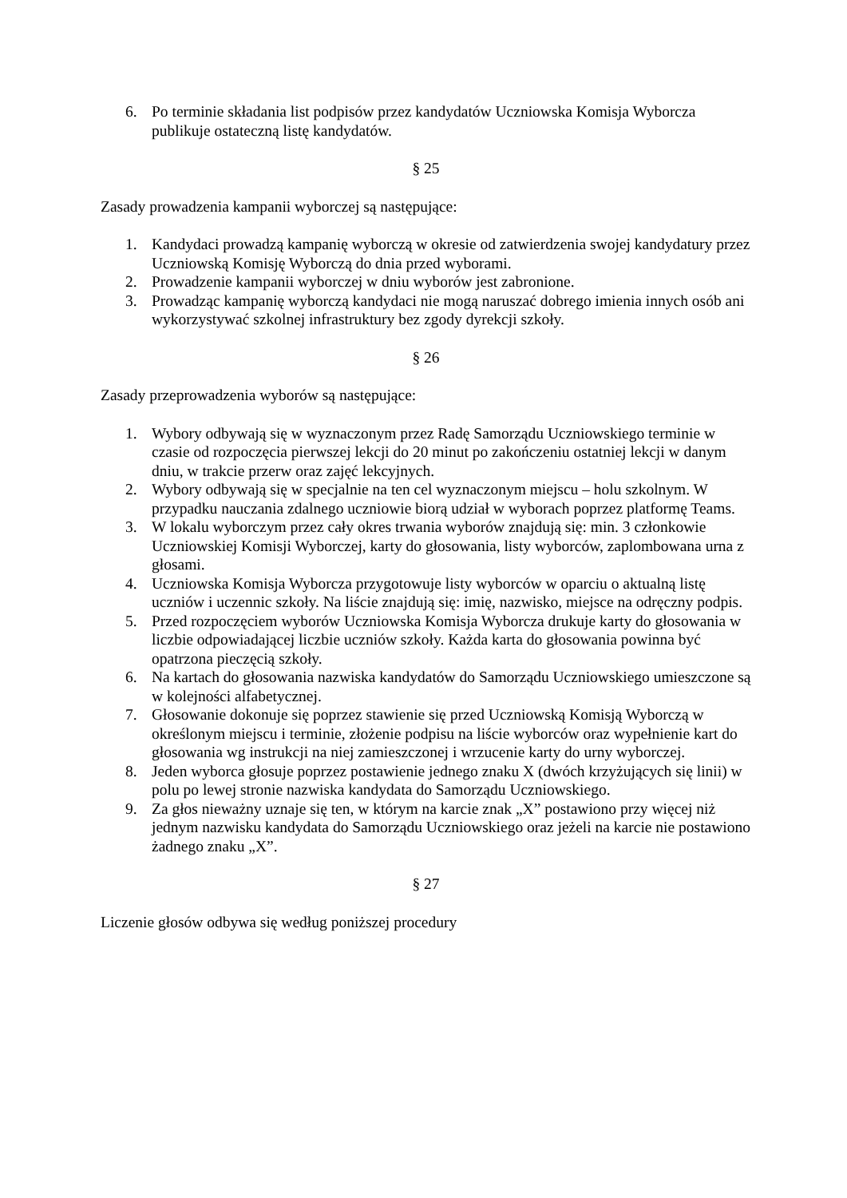6. Po terminie składania list podpisów przez kandydatów Uczniowska Komisja Wyborcza publikuje ostateczną listę kandydatów.
§ 25
Zasady prowadzenia kampanii wyborczej są następujące:
1. Kandydaci prowadzą kampanię wyborczą w okresie od zatwierdzenia swojej kandydatury przez Uczniowską Komisję Wyborczą do dnia przed wyborami.
2. Prowadzenie kampanii wyborczej w dniu wyborów jest zabronione.
3. Prowadząc kampanię wyborczą kandydaci nie mogą naruszać dobrego imienia innych osób ani wykorzystywać szkolnej infrastruktury bez zgody dyrekcji szkoły.
§ 26
Zasady przeprowadzenia wyborów są następujące:
1. Wybory odbywają się w wyznaczonym przez Radę Samorządu Uczniowskiego terminie w czasie od rozpoczęcia pierwszej lekcji do 20 minut po zakończeniu ostatniej lekcji w danym dniu, w trakcie przerw oraz zajęć lekcyjnych.
2. Wybory odbywają się w specjalnie na ten cel wyznaczonym miejscu – holu szkolnym. W przypadku nauczania zdalnego uczniowie biorą udział w wyborach poprzez platformę Teams.
3. W lokalu wyborczym przez cały okres trwania wyborów znajdują się: min. 3 członkowie Uczniowskiej Komisji Wyborczej, karty do głosowania, listy wyborców, zaplombowana urna z głosami.
4. Uczniowska Komisja Wyborcza przygotowuje listy wyborców w oparciu o aktualną listę uczniów i uczennic szkoły. Na liście znajdują się: imię, nazwisko, miejsce na odręczny podpis.
5. Przed rozpoczęciem wyborów Uczniowska Komisja Wyborcza drukuje karty do głosowania w liczbie odpowiadającej liczbie uczniów szkoły. Każda karta do głosowania powinna być opatrzona pieczęcią szkoły.
6. Na kartach do głosowania nazwiska kandydatów do Samorządu Uczniowskiego umieszczone są w kolejności alfabetycznej.
7. Głosowanie dokonuje się poprzez stawienie się przed Uczniowską Komisją Wyborczą w określonym miejscu i terminie, złożenie podpisu na liście wyborców oraz wypełnienie kart do głosowania wg instrukcji na niej zamieszczonej i wrzucenie karty do urny wyborczej.
8. Jeden wyborca głosuje poprzez postawienie jednego znaku X (dwóch krzyżujących się linii) w polu po lewej stronie nazwiska kandydata do Samorządu Uczniowskiego.
9. Za głos nieważny uznaje się ten, w którym na karcie znak „X” postawiono przy więcej niż jednym nazwisku kandydata do Samorządu Uczniowskiego oraz jeżeli na karcie nie postawiono żadnego znaku „X”.
§ 27
Liczenie głosów odbywa się według poniższej procedury